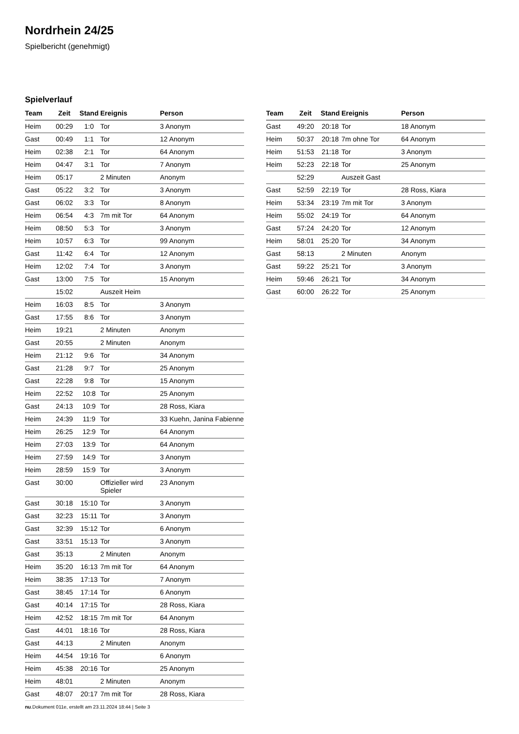Nordrhein 24/25
Spielbericht (genehmigt)
Spielverlauf
| Team | Zeit | Stand | Ereignis | Person |
| --- | --- | --- | --- | --- |
| Heim | 00:29 | 1:0 | Tor | 3 Anonym |
| Gast | 00:49 | 1:1 | Tor | 12 Anonym |
| Heim | 02:38 | 2:1 | Tor | 64 Anonym |
| Heim | 04:47 | 3:1 | Tor | 7 Anonym |
| Heim | 05:17 | | 2 Minuten | Anonym |
| Gast | 05:22 | 3:2 | Tor | 3 Anonym |
| Gast | 06:02 | 3:3 | Tor | 8 Anonym |
| Heim | 06:54 | 4:3 | 7m mit Tor | 64 Anonym |
| Heim | 08:50 | 5:3 | Tor | 3 Anonym |
| Heim | 10:57 | 6:3 | Tor | 99 Anonym |
| Gast | 11:42 | 6:4 | Tor | 12 Anonym |
| Heim | 12:02 | 7:4 | Tor | 3 Anonym |
| Gast | 13:00 | 7:5 | Tor | 15 Anonym |
| | 15:02 | | Auszeit Heim | |
| Heim | 16:03 | 8:5 | Tor | 3 Anonym |
| Gast | 17:55 | 8:6 | Tor | 3 Anonym |
| Heim | 19:21 | | 2 Minuten | Anonym |
| Gast | 20:55 | | 2 Minuten | Anonym |
| Heim | 21:12 | 9:6 | Tor | 34 Anonym |
| Gast | 21:28 | 9:7 | Tor | 25 Anonym |
| Gast | 22:28 | 9:8 | Tor | 15 Anonym |
| Heim | 22:52 | 10:8 | Tor | 25 Anonym |
| Gast | 24:13 | 10:9 | Tor | 28 Ross, Kiara |
| Heim | 24:39 | 11:9 | Tor | 33 Kuehn, Janina Fabienne |
| Heim | 26:25 | 12:9 | Tor | 64 Anonym |
| Heim | 27:03 | 13:9 | Tor | 64 Anonym |
| Heim | 27:59 | 14:9 | Tor | 3 Anonym |
| Heim | 28:59 | 15:9 | Tor | 3 Anonym |
| Gast | 30:00 | | Offizieller wird Spieler | 23 Anonym |
| Gast | 30:18 | 15:10 | Tor | 3 Anonym |
| Gast | 32:23 | 15:11 | Tor | 3 Anonym |
| Gast | 32:39 | 15:12 | Tor | 6 Anonym |
| Gast | 33:51 | 15:13 | Tor | 3 Anonym |
| Gast | 35:13 | | 2 Minuten | Anonym |
| Heim | 35:20 | 16:13 | 7m mit Tor | 64 Anonym |
| Heim | 38:35 | 17:13 | Tor | 7 Anonym |
| Gast | 38:45 | 17:14 | Tor | 6 Anonym |
| Gast | 40:14 | 17:15 | Tor | 28 Ross, Kiara |
| Heim | 42:52 | 18:15 | 7m mit Tor | 64 Anonym |
| Gast | 44:01 | 18:16 | Tor | 28 Ross, Kiara |
| Gast | 44:13 | | 2 Minuten | Anonym |
| Heim | 44:54 | 19:16 | Tor | 6 Anonym |
| Heim | 45:38 | 20:16 | Tor | 25 Anonym |
| Heim | 48:01 | | 2 Minuten | Anonym |
| Gast | 48:07 | 20:17 | 7m mit Tor | 28 Ross, Kiara |
| Team | Zeit | Stand | Ereignis | Person |
| --- | --- | --- | --- | --- |
| Gast | 49:20 | 20:18 | Tor | 18 Anonym |
| Heim | 50:37 | 20:18 | 7m ohne Tor | 64 Anonym |
| Heim | 51:53 | 21:18 | Tor | 3 Anonym |
| Heim | 52:23 | 22:18 | Tor | 25 Anonym |
| | 52:29 | | Auszeit Gast | |
| Gast | 52:59 | 22:19 | Tor | 28 Ross, Kiara |
| Heim | 53:34 | 23:19 | 7m mit Tor | 3 Anonym |
| Heim | 55:02 | 24:19 | Tor | 64 Anonym |
| Gast | 57:24 | 24:20 | Tor | 12 Anonym |
| Heim | 58:01 | 25:20 | Tor | 34 Anonym |
| Gast | 58:13 | | 2 Minuten | Anonym |
| Gast | 59:22 | 25:21 | Tor | 3 Anonym |
| Heim | 59:46 | 26:21 | Tor | 34 Anonym |
| Gast | 60:00 | 26:22 | Tor | 25 Anonym |
nu.Dokument 011e, erstellt am 23.11.2024 18:44 | Seite 3